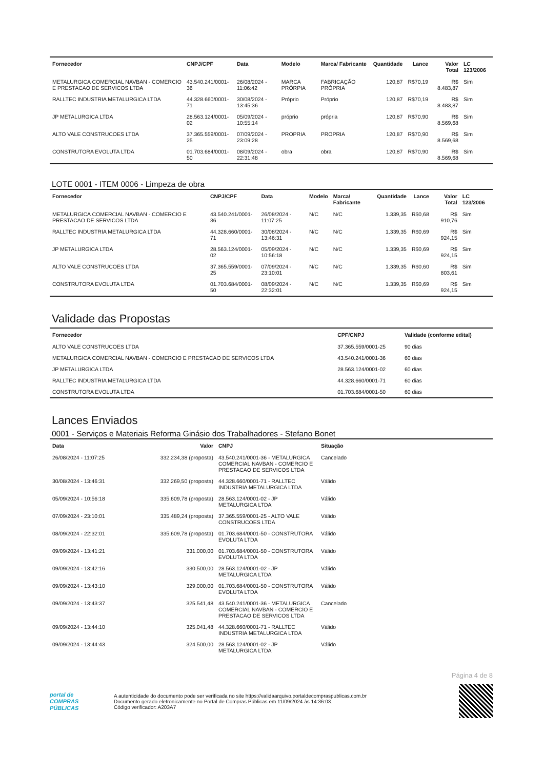| Fornecedor | CNPJ/CPF | Data | Modelo | Marca/ Fabricante | Quantidade | Lance | Valor Total | LC 123/2006 |
| --- | --- | --- | --- | --- | --- | --- | --- | --- |
| METALURGICA COMERCIAL NAVBAN - COMERCIO E PRESTACAO DE SERVICOS LTDA | 43.540.241/0001-36 | 26/08/2024 - 11:06:42 | MARCA PRÓRPIA | FABRICAÇÃO PRÓPRIA | 120,87 | R$70,19 | R$ 8.483,87 | Sim |
| RALLTEC INDUSTRIA METALURGICA LTDA | 44.328.660/0001-71 | 30/08/2024 - 13:45:36 | Próprio | Próprio | 120,87 | R$70,19 | R$ 8.483,87 | Sim |
| JP METALURGICA LTDA | 28.563.124/0001-02 | 05/09/2024 - 10:55:14 | próprio | própria | 120,87 | R$70,90 | R$ 8.569,68 | Sim |
| ALTO VALE CONSTRUCOES LTDA | 37.365.559/0001-25 | 07/09/2024 - 23:09:28 | PROPRIA | PROPRIA | 120,87 | R$70,90 | R$ 8.569,68 | Sim |
| CONSTRUTORA EVOLUTA LTDA | 01.703.684/0001-50 | 08/09/2024 - 22:31:48 | obra | obra | 120,87 | R$70,90 | R$ 8.569,68 | Sim |
LOTE 0001 - ITEM 0006 - Limpeza de obra
| Fornecedor | CNPJ/CPF | Data | Modelo | Marca/ Fabricante | Quantidade | Lance | Valor Total | LC 123/2006 |
| --- | --- | --- | --- | --- | --- | --- | --- | --- |
| METALURGICA COMERCIAL NAVBAN - COMERCIO E PRESTACAO DE SERVICOS LTDA | 43.540.241/0001-36 | 26/08/2024 - 11:07:25 | N/C | N/C | 1.339,35 | R$0,68 | R$ 910,76 | Sim |
| RALLTEC INDUSTRIA METALURGICA LTDA | 44.328.660/0001-71 | 30/08/2024 - 13:46:31 | N/C | N/C | 1.339,35 | R$0,69 | R$ 924,15 | Sim |
| JP METALURGICA LTDA | 28.563.124/0001-02 | 05/09/2024 - 10:56:18 | N/C | N/C | 1.339,35 | R$0,69 | R$ 924,15 | Sim |
| ALTO VALE CONSTRUCOES LTDA | 37.365.559/0001-25 | 07/09/2024 - 23:10:01 | N/C | N/C | 1.339,35 | R$0,60 | R$ 803,61 | Sim |
| CONSTRUTORA EVOLUTA LTDA | 01.703.684/0001-50 | 08/09/2024 - 22:32:01 | N/C | N/C | 1.339,35 | R$0,69 | R$ 924,15 | Sim |
Validade das Propostas
| Fornecedor | CPF/CNPJ | Validade (conforme edital) |
| --- | --- | --- |
| ALTO VALE CONSTRUCOES LTDA | 37.365.559/0001-25 | 90 dias |
| METALURGICA COMERCIAL NAVBAN - COMERCIO E PRESTACAO DE SERVICOS LTDA | 43.540.241/0001-36 | 60 dias |
| JP METALURGICA LTDA | 28.563.124/0001-02 | 60 dias |
| RALLTEC INDUSTRIA METALURGICA LTDA | 44.328.660/0001-71 | 60 dias |
| CONSTRUTORA EVOLUTA LTDA | 01.703.684/0001-50 | 60 dias |
Lances Enviados
0001 - Serviços e Materiais Reforma Ginásio dos Trabalhadores - Stefano Bonet
| Data | Valor | CNPJ | Situação |
| --- | --- | --- | --- |
| 26/08/2024 - 11:07:25 | 332.234,38 (proposta) | 43.540.241/0001-36 - METALURGICA COMERCIAL NAVBAN - COMERCIO E PRESTACAO DE SERVICOS LTDA | Cancelado |
| 30/08/2024 - 13:46:31 | 332.269,50 (proposta) | 44.328.660/0001-71 - RALLTEC INDUSTRIA METALURGICA LTDA | Válido |
| 05/09/2024 - 10:56:18 | 335.609,78 (proposta) | 28.563.124/0001-02 - JP METALURGICA LTDA | Válido |
| 07/09/2024 - 23:10:01 | 335.489,24 (proposta) | 37.365.559/0001-25 - ALTO VALE CONSTRUCOES LTDA | Válido |
| 08/09/2024 - 22:32:01 | 335.609,78 (proposta) | 01.703.684/0001-50 - CONSTRUTORA EVOLUTA LTDA | Válido |
| 09/09/2024 - 13:41:21 | 331.000,00 | 01.703.684/0001-50 - CONSTRUTORA EVOLUTA LTDA | Válido |
| 09/09/2024 - 13:42:16 | 330.500,00 | 28.563.124/0001-02 - JP METALURGICA LTDA | Válido |
| 09/09/2024 - 13:43:10 | 329.000,00 | 01.703.684/0001-50 - CONSTRUTORA EVOLUTA LTDA | Válido |
| 09/09/2024 - 13:43:37 | 325.541,48 | 43.540.241/0001-36 - METALURGICA COMERCIAL NAVBAN - COMERCIO E PRESTACAO DE SERVICOS LTDA | Cancelado |
| 09/09/2024 - 13:44:10 | 325.041,48 | 44.328.660/0001-71 - RALLTEC INDUSTRIA METALURGICA LTDA | Válido |
| 09/09/2024 - 13:44:43 | 324.500,00 | 28.563.124/0001-02 - JP METALURGICA LTDA | Válido |
Página 4 de 8
portal de
COMPRAS
PÚBLICAS
A autenticidade do documento pode ser verificada no site https://validaarquivo.portaldecompraspublicas.com.br
Documento gerado eletronicamente no Portal de Compras Públicas em 11/09/2024 às 14:36:03.
Código verificador: A203A7